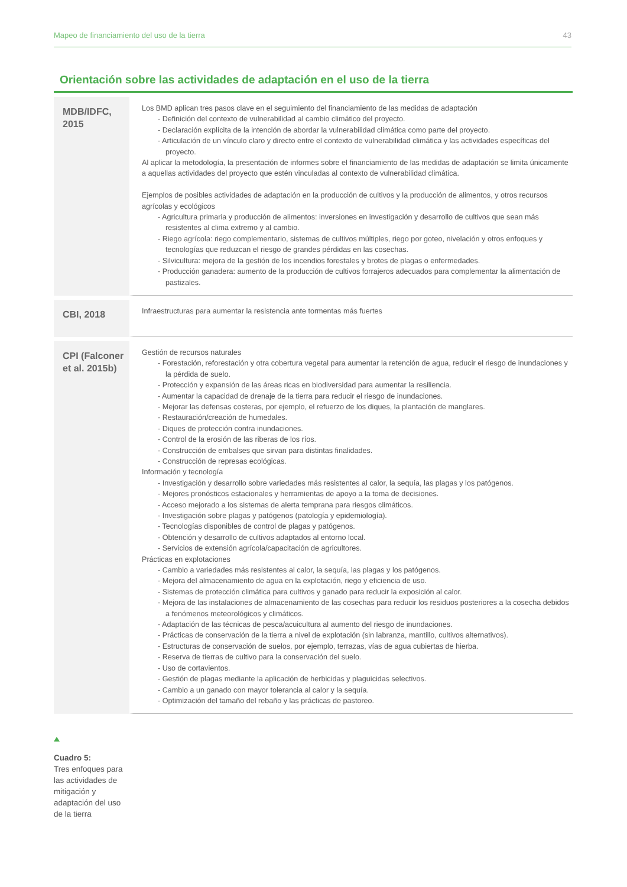Mapeo de financiamiento del uso de la tierra 43
Orientación sobre las actividades de adaptación en el uso de la tierra
| MDB/IDFC, 2015 | Los BMD aplican tres pasos clave en el seguimiento del financiamiento de las medidas de adaptación - Definición del contexto de vulnerabilidad al cambio climático del proyecto. - Declaración explícita de la intención de abordar la vulnerabilidad climática como parte del proyecto. - Articulación de un vínculo claro y directo entre el contexto de vulnerabilidad climática y las actividades específicas del proyecto. Al aplicar la metodología, la presentación de informes sobre el financiamiento de las medidas de adaptación se limita únicamente a aquellas actividades del proyecto que estén vinculadas al contexto de vulnerabilidad climática. Ejemplos de posibles actividades de adaptación en la producción de cultivos y la producción de alimentos, y otros recursos agrícolas y ecológicos - Agricultura primaria y producción de alimentos: inversiones en investigación y desarrollo de cultivos que sean más resistentes al clima extremo y al cambio. - Riego agrícola: riego complementario, sistemas de cultivos múltiples, riego por goteo, nivelación y otros enfoques y tecnologías que reduzcan el riesgo de grandes pérdidas en las cosechas. - Silvicultura: mejora de la gestión de los incendios forestales y brotes de plagas o enfermedades. - Producción ganadera: aumento de la producción de cultivos forrajeros adecuados para complementar la alimentación de pastizales. |
| CBI, 2018 | Infraestructuras para aumentar la resistencia ante tormentas más fuertes |
| CPI (Falconer et al. 2015b) | Gestión de recursos naturales - Forestación, reforestación y otra cobertura vegetal para aumentar la retención de agua, reducir el riesgo de inundaciones y la pérdida de suelo. - Protección y expansión de las áreas ricas en biodiversidad para aumentar la resiliencia. - Aumentar la capacidad de drenaje de la tierra para reducir el riesgo de inundaciones. - Mejorar las defensas costeras, por ejemplo, el refuerzo de los diques, la plantación de manglares. - Restauración/creación de humedales. - Diques de protección contra inundaciones. - Control de la erosión de las riberas de los ríos. - Construcción de embalses que sirvan para distintas finalidades. - Construcción de represas ecológicas. Información y tecnología - Investigación y desarrollo sobre variedades más resistentes al calor, la sequía, las plagas y los patógenos. - Mejores pronósticos estacionales y herramientas de apoyo a la toma de decisiones. - Acceso mejorado a los sistemas de alerta temprana para riesgos climáticos. - Investigación sobre plagas y patógenos (patología y epidemiología). - Tecnologías disponibles de control de plagas y patógenos. - Obtención y desarrollo de cultivos adaptados al entorno local. - Servicios de extensión agrícola/capacitación de agricultores. Prácticas en explotaciones - Cambio a variedades más resistentes al calor, la sequía, las plagas y los patógenos. - Mejora del almacenamiento de agua en la explotación, riego y eficiencia de uso. - Sistemas de protección climática para cultivos y ganado para reducir la exposición al calor. - Mejora de las instalaciones de almacenamiento de las cosechas para reducir los residuos posteriores a la cosecha debidos a fenómenos meteorológicos y climáticos. - Adaptación de las técnicas de pesca/acuicultura al aumento del riesgo de inundaciones. - Prácticas de conservación de la tierra a nivel de explotación (sin labranza, mantillo, cultivos alternativos). - Estructuras de conservación de suelos, por ejemplo, terrazas, vías de agua cubiertas de hierba. - Reserva de tierras de cultivo para la conservación del suelo. - Uso de cortavientos. - Gestión de plagas mediante la aplicación de herbicidas y plaguicidas selectivos. - Cambio a un ganado con mayor tolerancia al calor y la sequía. - Optimización del tamaño del rebaño y las prácticas de pastoreo. |
Cuadro 5:
Tres enfoques para las actividades de mitigación y adaptación del uso de la tierra